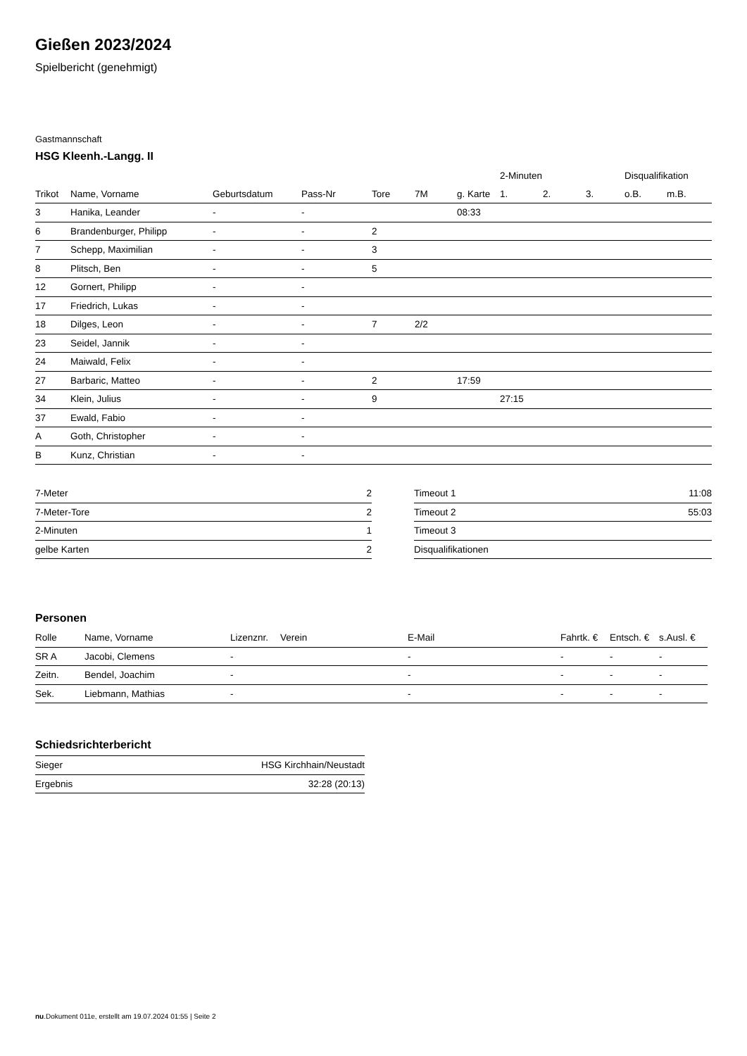Gießen 2023/2024
Spielbericht (genehmigt)
Gastmannschaft
HSG Kleenh.-Langg. II
| | | | | | | | 2-Minuten | | | Disqualifikation | |
| --- | --- | --- | --- | --- | --- | --- | --- | --- | --- | --- | --- |
| Trikot | Name, Vorname | Geburtsdatum | Pass-Nr | Tore | 7M | g. Karte | 1. | 2. | 3. | o.B. | m.B. |
| 3 | Hanika, Leander | - | - | | | 08:33 | | | | | |
| 6 | Brandenburger, Philipp | - | - | 2 | | | | | | | |
| 7 | Schepp, Maximilian | - | - | 3 | | | | | | | |
| 8 | Plitsch, Ben | - | - | 5 | | | | | | | |
| 12 | Gornert, Philipp | - | - | | | | | | | | |
| 17 | Friedrich, Lukas | - | - | | | | | | | | |
| 18 | Dilges, Leon | - | - | 7 | 2/2 | | | | | | |
| 23 | Seidel, Jannik | - | - | | | | | | | | |
| 24 | Maiwald, Felix | - | - | | | | | | | | |
| 27 | Barbaric, Matteo | - | - | 2 | | 17:59 | | | | | |
| 34 | Klein, Julius | - | - | 9 | | | 27:15 | | | | |
| 37 | Ewald, Fabio | - | - | | | | | | | | |
| A | Goth, Christopher | - | - | | | | | | | | |
| B | Kunz, Christian | - | - | | | | | | | | |
| 7-Meter | 2 |
| 7-Meter-Tore | 2 |
| 2-Minuten | 1 |
| gelbe Karten | 2 |
| Timeout 1 | 11:08 |
| Timeout 2 | 55:03 |
| Timeout 3 | |
| Disqualifikationen | |
Personen
| Rolle | Name, Vorname | Lizenznr. | Verein | E-Mail | Fahrtk. € | Entsch. € | s.Ausl. € |
| --- | --- | --- | --- | --- | --- | --- | --- |
| SR A | Jacobi, Clemens | - | | - | - | - | - |
| Zeitn. | Bendel, Joachim | - | | - | - | - | - |
| Sek. | Liebmann, Mathias | - | | - | - | - | - |
Schiedsrichterbericht
| Sieger | HSG Kirchhain/Neustadt |
| Ergebnis | 32:28 (20:13) |
nu.Dokument 011e, erstellt am 19.07.2024 01:55 | Seite 2